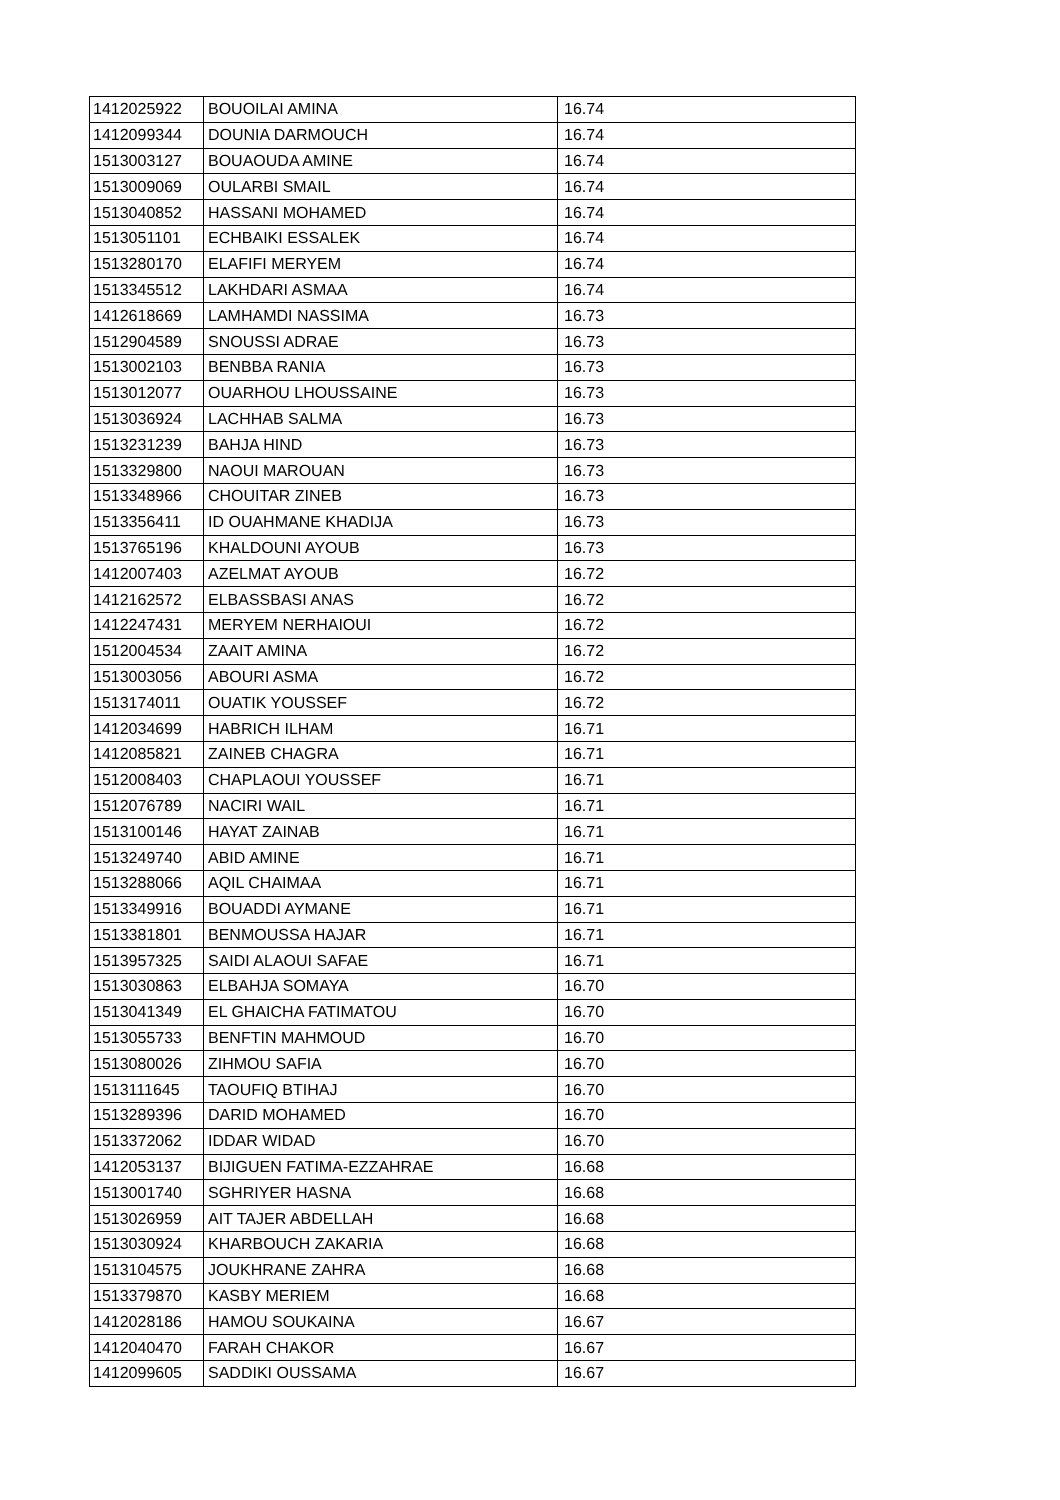| 1412025922 | BOUOILAI AMINA | 16.74 |
| 1412099344 | DOUNIA DARMOUCH | 16.74 |
| 1513003127 | BOUAOUDA AMINE | 16.74 |
| 1513009069 | OULARBI SMAIL | 16.74 |
| 1513040852 | HASSANI MOHAMED | 16.74 |
| 1513051101 | ECHBAIKI ESSALEK | 16.74 |
| 1513280170 | ELAFIFI MERYEM | 16.74 |
| 1513345512 | LAKHDARI ASMAA | 16.74 |
| 1412618669 | LAMHAMDI NASSIMA | 16.73 |
| 1512904589 | SNOUSSI ADRAE | 16.73 |
| 1513002103 | BENBBA RANIA | 16.73 |
| 1513012077 | OUARHOU LHOUSSAINE | 16.73 |
| 1513036924 | LACHHAB SALMA | 16.73 |
| 1513231239 | BAHJA HIND | 16.73 |
| 1513329800 | NAOUI MAROUAN | 16.73 |
| 1513348966 | CHOUITAR ZINEB | 16.73 |
| 1513356411 | ID OUAHMANE KHADIJA | 16.73 |
| 1513765196 | KHALDOUNI AYOUB | 16.73 |
| 1412007403 | AZELMAT AYOUB | 16.72 |
| 1412162572 | ELBASSBASI ANAS | 16.72 |
| 1412247431 | MERYEM NERHAIOUI | 16.72 |
| 1512004534 | ZAAIT AMINA | 16.72 |
| 1513003056 | ABOURI ASMA | 16.72 |
| 1513174011 | OUATIK YOUSSEF | 16.72 |
| 1412034699 | HABRICH ILHAM | 16.71 |
| 1412085821 | ZAINEB CHAGRA | 16.71 |
| 1512008403 | CHAPLAOUI YOUSSEF | 16.71 |
| 1512076789 | NACIRI WAIL | 16.71 |
| 1513100146 | HAYAT ZAINAB | 16.71 |
| 1513249740 | ABID AMINE | 16.71 |
| 1513288066 | AQIL CHAIMAA | 16.71 |
| 1513349916 | BOUADDI AYMANE | 16.71 |
| 1513381801 | BENMOUSSA HAJAR | 16.71 |
| 1513957325 | SAIDI ALAOUI SAFAE | 16.71 |
| 1513030863 | ELBAHJA SOMAYA | 16.70 |
| 1513041349 | EL GHAICHA FATIMATOU | 16.70 |
| 1513055733 | BENFTIN MAHMOUD | 16.70 |
| 1513080026 | ZIHMOU SAFIA | 16.70 |
| 1513111645 | TAOUFIQ BTIHAJ | 16.70 |
| 1513289396 | DARID MOHAMED | 16.70 |
| 1513372062 | IDDAR WIDAD | 16.70 |
| 1412053137 | BIJIGUEN FATIMA-EZZAHRAE | 16.68 |
| 1513001740 | SGHRIYER HASNA | 16.68 |
| 1513026959 | AIT TAJER ABDELLAH | 16.68 |
| 1513030924 | KHARBOUCH ZAKARIA | 16.68 |
| 1513104575 | JOUKHRANE ZAHRA | 16.68 |
| 1513379870 | KASBY MERIEM | 16.68 |
| 1412028186 | HAMOU SOUKAINA | 16.67 |
| 1412040470 | FARAH CHAKOR | 16.67 |
| 1412099605 | SADDIKI OUSSAMA | 16.67 |